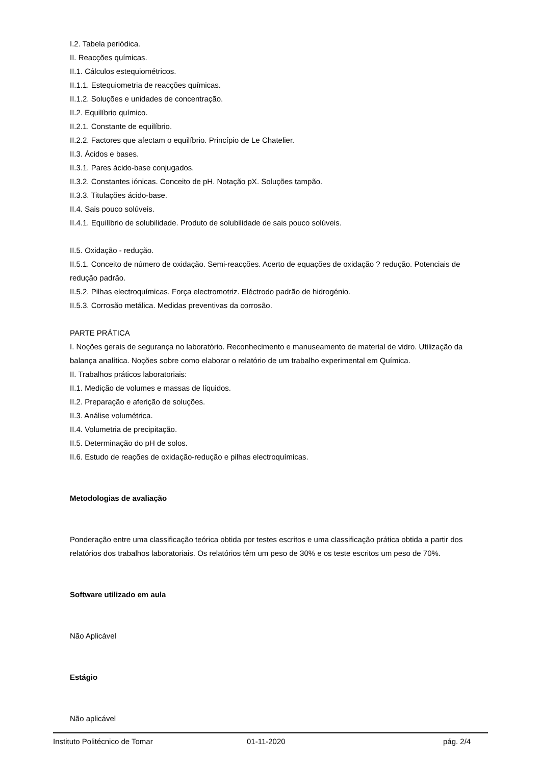I.2. Tabela periódica.
II. Reacções químicas.
II.1. Cálculos estequiométricos.
II.1.1. Estequiometria de reacções químicas.
II.1.2. Soluções e unidades de concentração.
II.2. Equilíbrio químico.
II.2.1. Constante de equilíbrio.
II.2.2. Factores que afectam o equilíbrio. Princípio de Le Chatelier.
II.3. Ácidos e bases.
II.3.1. Pares ácido-base conjugados.
II.3.2. Constantes iónicas. Conceito de pH. Notação pX. Soluções tampão.
II.3.3. Titulações ácido-base.
II.4. Sais pouco solúveis.
II.4.1. Equilíbrio de solubilidade. Produto de solubilidade de sais pouco solúveis.
II.5. Oxidação - redução.
II.5.1. Conceito de número de oxidação. Semi-reacções. Acerto de equações de oxidação ? redução. Potenciais de redução padrão.
II.5.2. Pilhas electroquímicas. Força electromotriz. Eléctrodo padrão de hidrogénio.
II.5.3. Corrosão metálica. Medidas preventivas da corrosão.
PARTE PRÁTICA
I. Noções gerais de segurança no laboratório. Reconhecimento e manuseamento de material de vidro. Utilização da balança analítica. Noções sobre como elaborar o relatório de um trabalho experimental em Química.
II. Trabalhos práticos laboratoriais:
II.1. Medição de volumes e massas de líquidos.
II.2. Preparação e aferição de soluções.
II.3. Análise volumétrica.
II.4. Volumetria de precipitação.
II.5. Determinação do pH de solos.
II.6. Estudo de reações de oxidação-redução e pilhas electroquímicas.
Metodologias de avaliação
Ponderação entre uma classificação teórica obtida por testes escritos e uma classificação prática obtida a partir dos relatórios dos trabalhos laboratoriais. Os relatórios têm um peso de 30% e os teste escritos um peso de 70%.
Software utilizado em aula
Não Aplicável
Estágio
Não aplicável
Instituto Politécnico de Tomar 01-11-2020 pág. 2/4